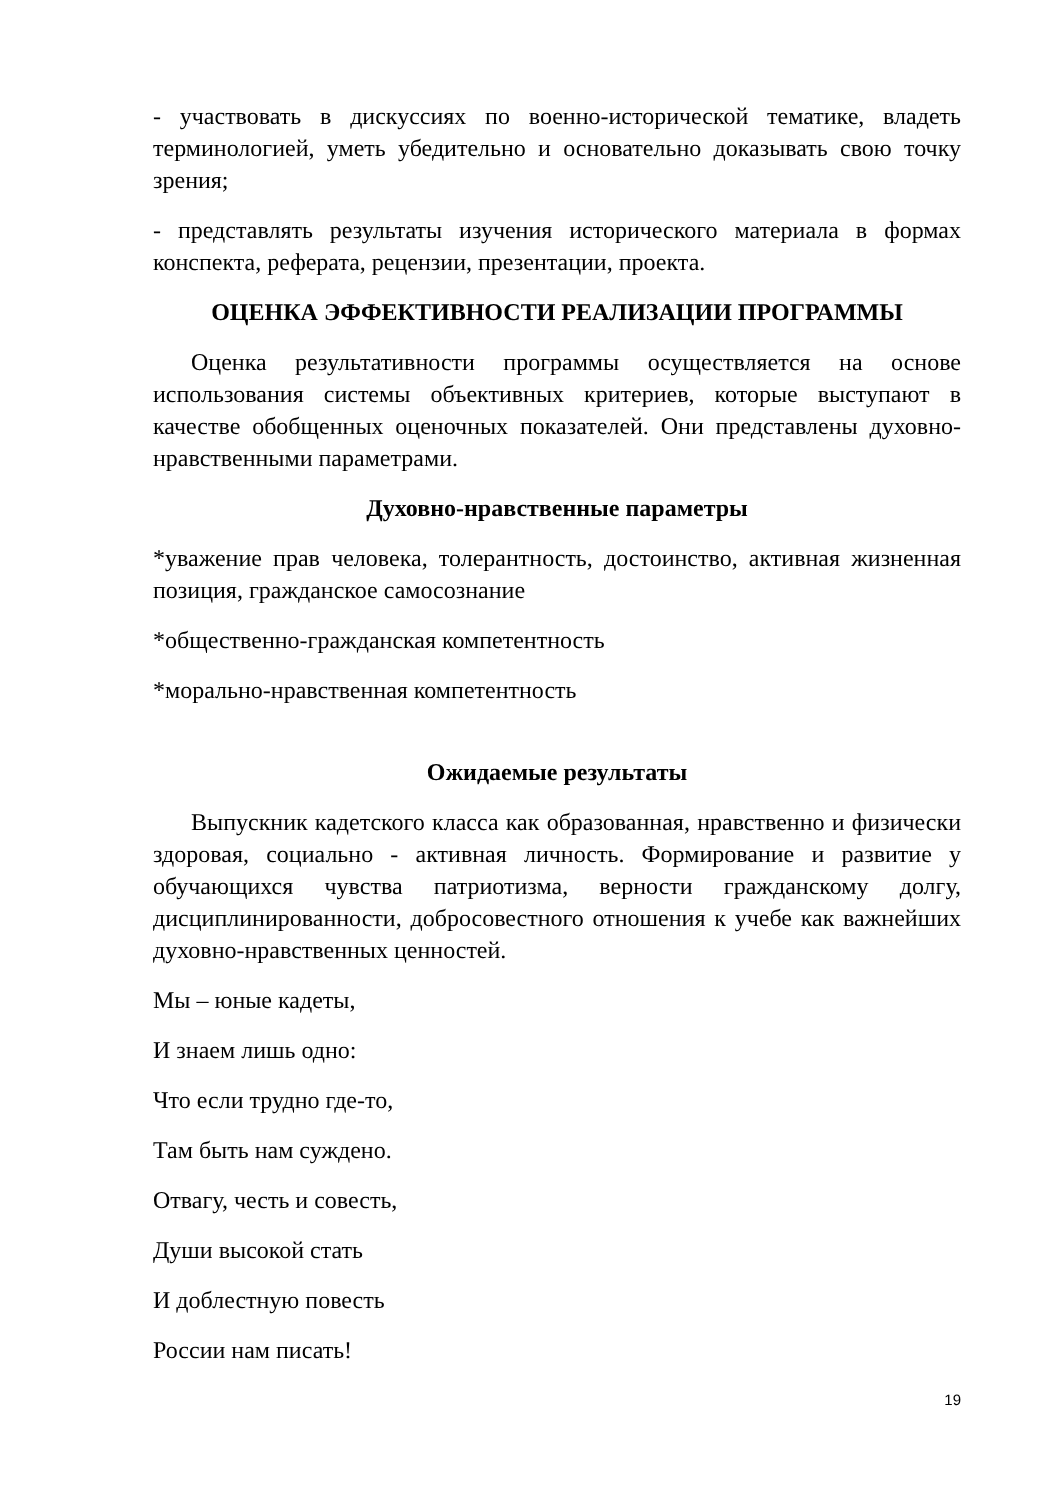- участвовать в дискуссиях по военно-исторической тематике, владеть терминологией, уметь убедительно и основательно доказывать свою точку зрения;
- представлять результаты изучения исторического материала в формах конспекта, реферата, рецензии, презентации, проекта.
ОЦЕНКА ЭФФЕКТИВНОСТИ РЕАЛИЗАЦИИ ПРОГРАММЫ
Оценка результативности программы осуществляется на основе использования системы объективных критериев, которые выступают в качестве обобщенных оценочных показателей. Они представлены духовно-нравственными параметрами.
Духовно-нравственные параметры
*уважение прав человека, толерантность, достоинство, активная жизненная позиция, гражданское самосознание
*общественно-гражданская компетентность
*морально-нравственная компетентность
Ожидаемые результаты
Выпускник кадетского класса как образованная, нравственно и физически здоровая, социально - активная личность. Формирование и развитие у обучающихся чувства патриотизма, верности гражданскому долгу, дисциплинированности, добросовестного отношения к учебе как важнейших духовно-нравственных ценностей.
Мы – юные кадеты,
И знаем лишь одно:
Что если трудно где-то,
Там быть нам суждено.
Отвагу, честь и совесть,
Души высокой стать
И доблестную повесть
России нам писать!
19